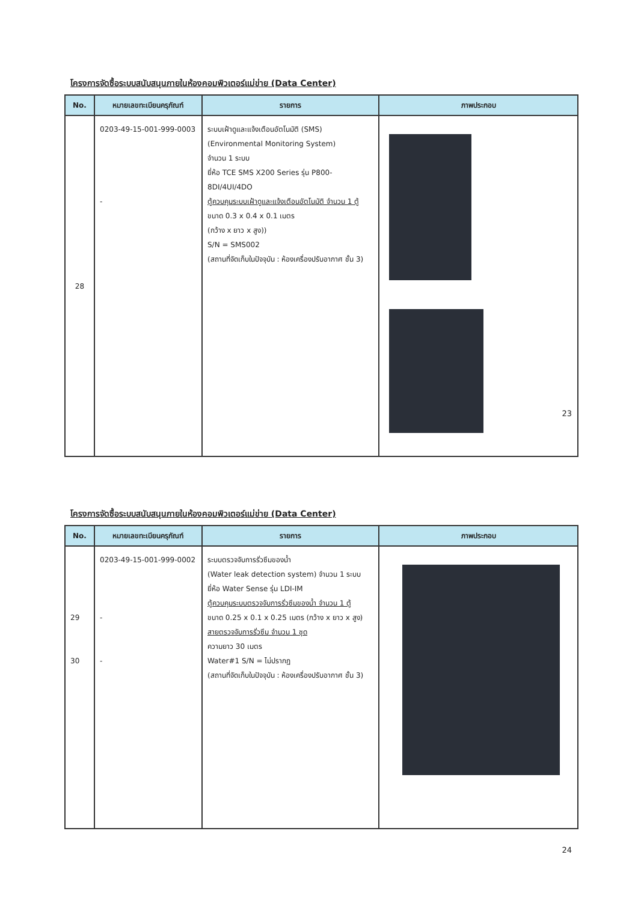โครงการจัดซื้อระบบสนับสนุนภายในห้องคอมพิวเตอร์แม่ข่าย (Data Center)
| No. | หมายเลขทะเบียนครุภัณฑ์ | รายการ | ภาพประกอบ |
| --- | --- | --- | --- |
| 28 | 0203-49-15-001-999-0003 - | ระบบเฝ้าดูและแจ้งเตือนอัตโนมัติ (SMS) (Environmental Monitoring System) จำนวน 1 ระบบ ยี่ห้อ TCE SMS X200 Series รุ่น P800-8DI/4UI/4DO ตู้ควบคุมระบบเฝ้าดูและแจ้งเตือนอัตโนมัติ จำนวน 1 ตู้ ขนาด 0.3 x 0.4 x 0.1 เมตร (กว้าง x ยาว x สูง)) S/N = SMS002 (สถานที่จัดเก็บในปัจจุบัน : ห้องเครื่องปรับอากาศ ชั้น 3) | |
23
โครงการจัดซื้อระบบสนับสนุนภายในห้องคอมพิวเตอร์แม่ข่าย (Data Center)
| No. | หมายเลขทะเบียนครุภัณฑ์ | รายการ | ภาพประกอบ |
| --- | --- | --- | --- |
| 29 30 | 0203-49-15-001-999-0002 - - | ระบบตรวจจับการรั่วซึมของน้ำ (Water leak detection system) จำนวน 1 ระบบ ยี่ห้อ Water Sense รุ่น LDI-IM ตู้ควบคุมระบบตรวจจับการรั่วซึมของน้ำ จำนวน 1 ตู้ ขนาด 0.25 x 0.1 x 0.25 เมตร (กว้าง x ยาว x สูง) สายตรวจจับการรั่วซึม จำนวน 1 ชุด ความยาว 30 เมตร Water#1 S/N = ไม่ปรากฏ (สถานที่จัดเก็บในปัจจุบัน : ห้องเครื่องปรับอากาศ ชั้น 3) | |
24